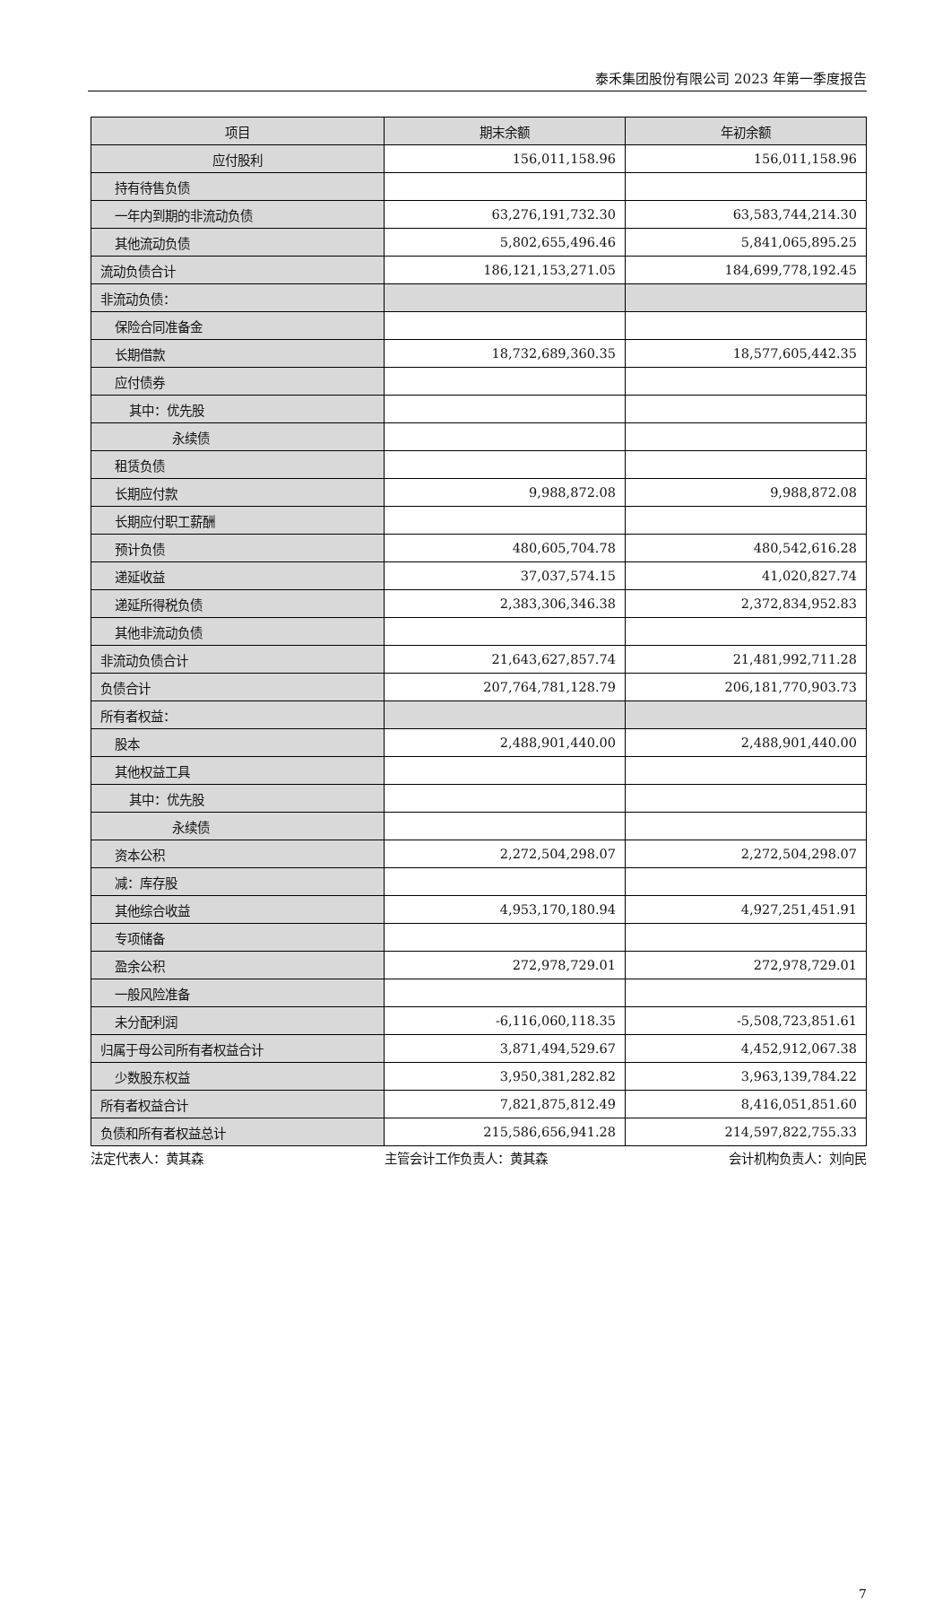泰禾集团股份有限公司 2023 年第一季度报告
| 项目 | 期末余额 | 年初余额 |
| --- | --- | --- |
| 应付股利 | 156,011,158.96 | 156,011,158.96 |
| 持有待售负债 | | |
| 一年内到期的非流动负债 | 63,276,191,732.30 | 63,583,744,214.30 |
| 其他流动负债 | 5,802,655,496.46 | 5,841,065,895.25 |
| 流动负债合计 | 186,121,153,271.05 | 184,699,778,192.45 |
| 非流动负债： | | |
| 保险合同准备金 | | |
| 长期借款 | 18,732,689,360.35 | 18,577,605,442.35 |
| 应付债券 | | |
| 其中：优先股 | | |
| 永续债 | | |
| 租赁负债 | | |
| 长期应付款 | 9,988,872.08 | 9,988,872.08 |
| 长期应付职工薪酬 | | |
| 预计负债 | 480,605,704.78 | 480,542,616.28 |
| 递延收益 | 37,037,574.15 | 41,020,827.74 |
| 递延所得税负债 | 2,383,306,346.38 | 2,372,834,952.83 |
| 其他非流动负债 | | |
| 非流动负债合计 | 21,643,627,857.74 | 21,481,992,711.28 |
| 负债合计 | 207,764,781,128.79 | 206,181,770,903.73 |
| 所有者权益： | | |
| 股本 | 2,488,901,440.00 | 2,488,901,440.00 |
| 其他权益工具 | | |
| 其中：优先股 | | |
| 永续债 | | |
| 资本公积 | 2,272,504,298.07 | 2,272,504,298.07 |
| 减：库存股 | | |
| 其他综合收益 | 4,953,170,180.94 | 4,927,251,451.91 |
| 专项储备 | | |
| 盈余公积 | 272,978,729.01 | 272,978,729.01 |
| 一般风险准备 | | |
| 未分配利润 | -6,116,060,118.35 | -5,508,723,851.61 |
| 归属于母公司所有者权益合计 | 3,871,494,529.67 | 4,452,912,067.38 |
| 少数股东权益 | 3,950,381,282.82 | 3,963,139,784.22 |
| 所有者权益合计 | 7,821,875,812.49 | 8,416,051,851.60 |
| 负债和所有者权益总计 | 215,586,656,941.28 | 214,597,822,755.33 |
法定代表人：黄其森 主管会计工作负责人：黄其森 会计机构负责人：刘向民
7